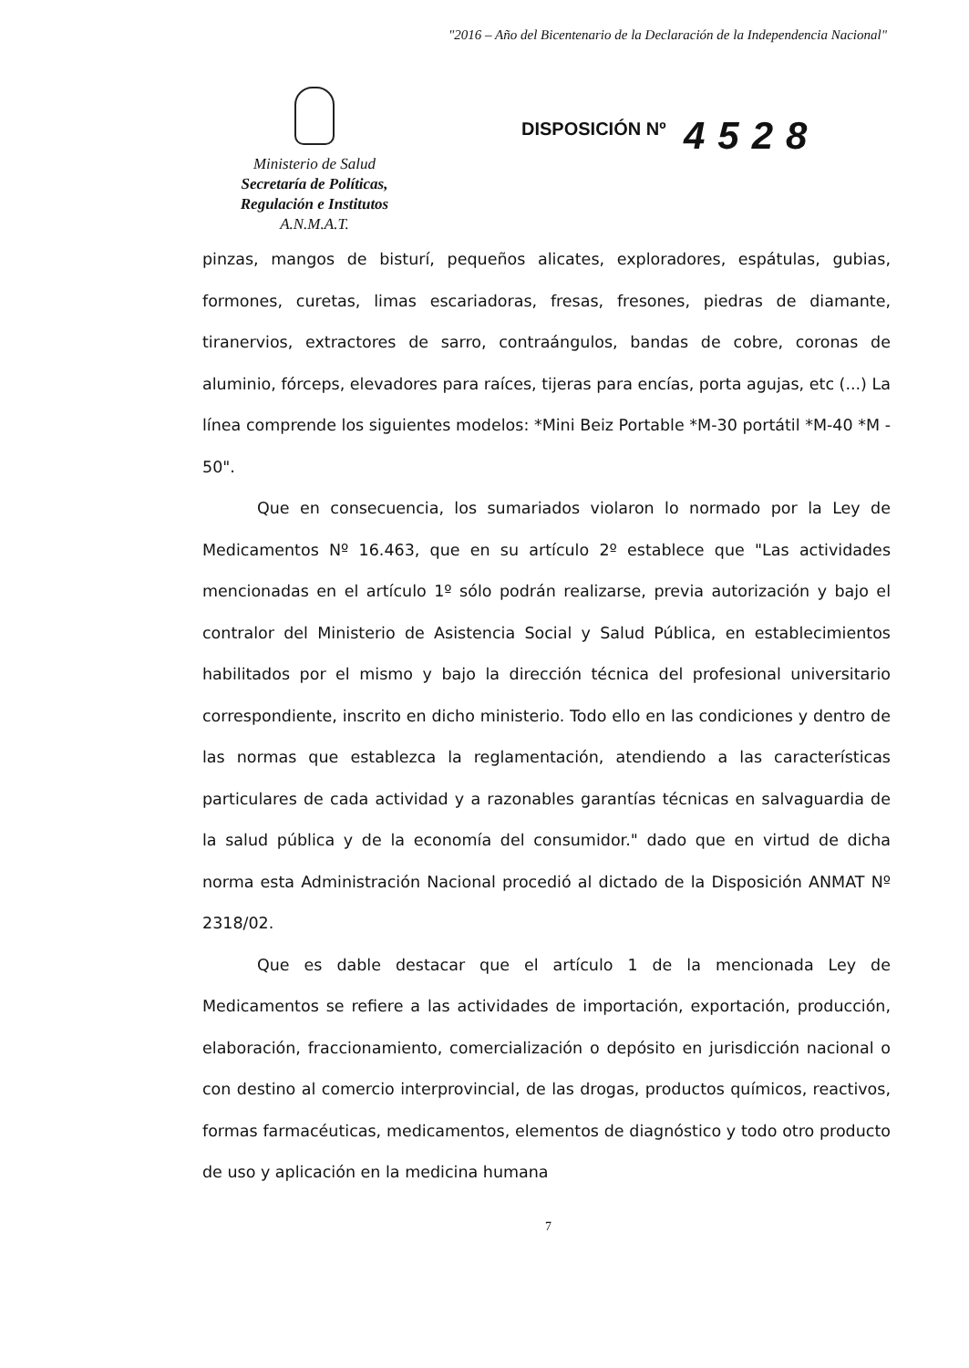"2016 – Año del Bicentenario de la Declaración de la Independencia Nacional"
Ministerio de Salud
Secretaría de Políticas,
Regulación e Institutos
A.N.M.A.T.
DISPOSICIÓN Nº 4528
pinzas, mangos de bisturí, pequeños alicates, exploradores, espátulas, gubias, formones, curetas, limas escariadoras, fresas, fresones, piedras de diamante, tiranervios, extractores de sarro, contraángulos, bandas de cobre, coronas de aluminio, fórceps, elevadores para raíces, tijeras para encías, porta agujas, etc (...) La línea comprende los siguientes modelos: *Mini Beiz Portable *M-30 portátil *M-40 *M - 50".
Que en consecuencia, los sumariados violaron lo normado por la Ley de Medicamentos Nº 16.463, que en su artículo 2º establece que "Las actividades mencionadas en el artículo 1º sólo podrán realizarse, previa autorización y bajo el contralor del Ministerio de Asistencia Social y Salud Pública, en establecimientos habilitados por el mismo y bajo la dirección técnica del profesional universitario correspondiente, inscrito en dicho ministerio. Todo ello en las condiciones y dentro de las normas que establezca la reglamentación, atendiendo a las características particulares de cada actividad y a razonables garantías técnicas en salvaguardia de la salud pública y de la economía del consumidor." dado que en virtud de dicha norma esta Administración Nacional procedió al dictado de la Disposición ANMAT Nº 2318/02.
Que es dable destacar que el artículo 1 de la mencionada Ley de Medicamentos se refiere a las actividades de importación, exportación, producción, elaboración, fraccionamiento, comercialización o depósito en jurisdicción nacional o con destino al comercio interprovincial, de las drogas, productos químicos, reactivos, formas farmacéuticas, medicamentos, elementos de diagnóstico y todo otro producto de uso y aplicación en la medicina humana
7